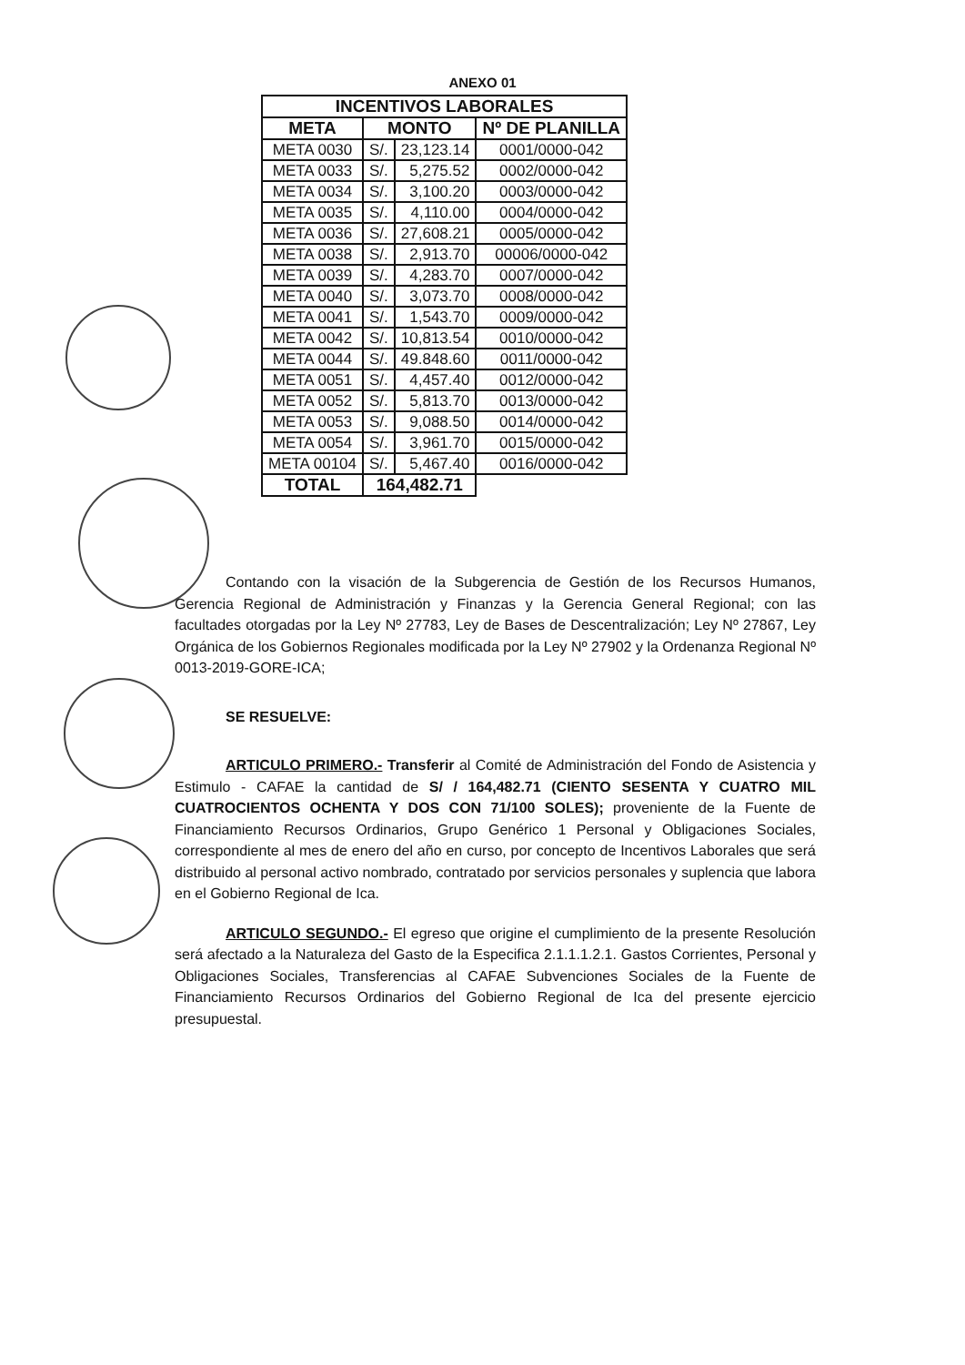ANEXO 01
| INCENTIVOS LABORALES | | | |
| --- | --- | --- | --- |
| META | MONTO | | Nº DE PLANILLA |
| META 0030 | S/. | 23,123.14 | 0001/0000-042 |
| META 0033 | S/. | 5,275.52 | 0002/0000-042 |
| META 0034 | S/. | 3,100.20 | 0003/0000-042 |
| META 0035 | S/. | 4,110.00 | 0004/0000-042 |
| META 0036 | S/. | 27,608.21 | 0005/0000-042 |
| META 0038 | S/. | 2,913.70 | 00006/0000-042 |
| META 0039 | S/. | 4,283.70 | 0007/0000-042 |
| META 0040 | S/. | 3,073.70 | 0008/0000-042 |
| META 0041 | S/. | 1,543.70 | 0009/0000-042 |
| META 0042 | S/. | 10,813.54 | 0010/0000-042 |
| META 0044 | S/. | 49.848.60 | 0011/0000-042 |
| META 0051 | S/. | 4,457.40 | 0012/0000-042 |
| META 0052 | S/. | 5,813.70 | 0013/0000-042 |
| META 0053 | S/. | 9,088.50 | 0014/0000-042 |
| META 0054 | S/. | 3,961.70 | 0015/0000-042 |
| META 00104 | S/. | 5,467.40 | 0016/0000-042 |
| TOTAL | 164,482.71 | | |
Contando con la visación de la Subgerencia de Gestión de los Recursos Humanos, Gerencia Regional de Administración y Finanzas y la Gerencia General Regional; con las facultades otorgadas por la Ley Nº 27783, Ley de Bases de Descentralización; Ley Nº 27867, Ley Orgánica de los Gobiernos Regionales modificada por la Ley Nº 27902 y la Ordenanza Regional Nº 0013-2019-GORE-ICA;
SE RESUELVE:
ARTICULO PRIMERO.- Transferir al Comité de Administración del Fondo de Asistencia y Estimulo - CAFAE la cantidad de S/ / 164,482.71 (CIENTO SESENTA Y CUATRO MIL CUATROCIENTOS OCHENTA Y DOS CON 71/100 SOLES); proveniente de la Fuente de Financiamiento Recursos Ordinarios, Grupo Genérico 1 Personal y Obligaciones Sociales, correspondiente al mes de enero del año en curso, por concepto de Incentivos Laborales que será distribuido al personal activo nombrado, contratado por servicios personales y suplencia que labora en el Gobierno Regional de Ica.
ARTICULO SEGUNDO.- El egreso que origine el cumplimiento de la presente Resolución será afectado a la Naturaleza del Gasto de la Especifica 2.1.1.1.2.1. Gastos Corrientes, Personal y Obligaciones Sociales, Transferencias al CAFAE Subvenciones Sociales de la Fuente de Financiamiento Recursos Ordinarios del Gobierno Regional de Ica del presente ejercicio presupuestal.